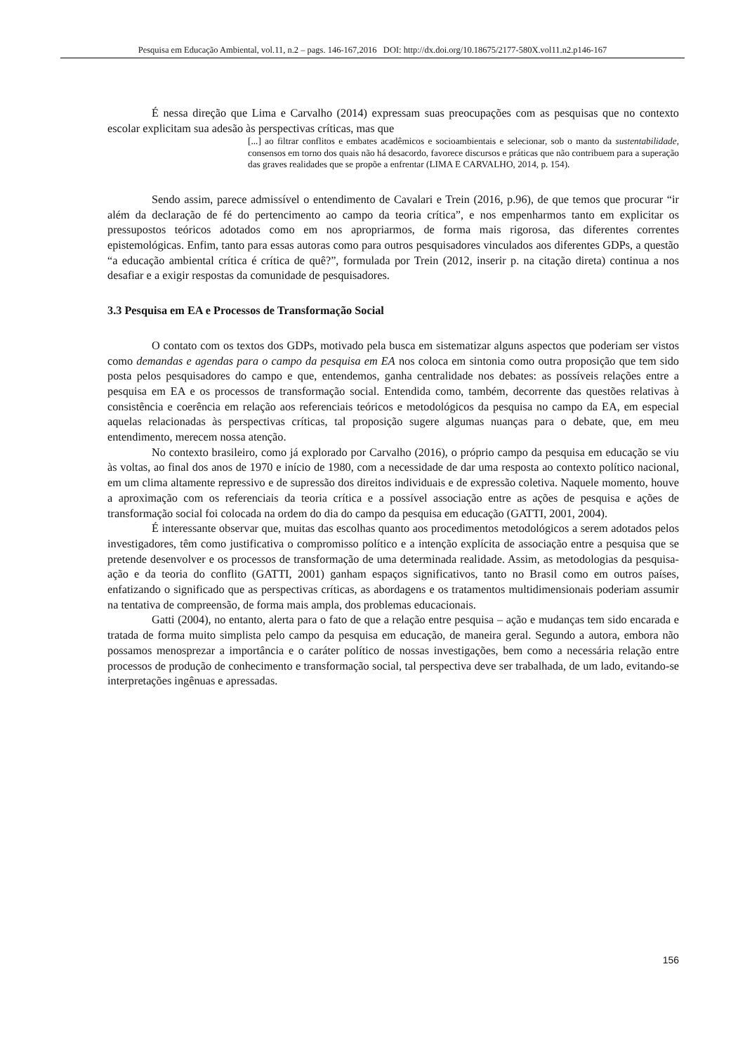Pesquisa em Educação Ambiental, vol.11, n.2 – pags. 146-167,2016 DOI: http://dx.doi.org/10.18675/2177-580X.vol11.n2.p146-167
É nessa direção que Lima e Carvalho (2014) expressam suas preocupações com as pesquisas que no contexto escolar explicitam sua adesão às perspectivas críticas, mas que
[...] ao filtrar conflitos e embates acadêmicos e socioambientais e selecionar, sob o manto da sustentabilidade, consensos em torno dos quais não há desacordo, favorece discursos e práticas que não contribuem para a superação das graves realidades que se propõe a enfrentar (LIMA E CARVALHO, 2014, p. 154).
Sendo assim, parece admissível o entendimento de Cavalari e Trein (2016, p.96), de que temos que procurar “ir além da declaração de fé do pertencimento ao campo da teoria crítica”, e nos empenharmos tanto em explicitar os pressupostos teóricos adotados como em nos apropriarmos, de forma mais rigorosa, das diferentes correntes epistemológicas. Enfim, tanto para essas autoras como para outros pesquisadores vinculados aos diferentes GDPs, a questão “a educação ambiental crítica é crítica de quê?”, formulada por Trein (2012, inserir p. na citação direta) continua a nos desafiar e a exigir respostas da comunidade de pesquisadores.
3.3 Pesquisa em EA e Processos de Transformação Social
O contato com os textos dos GDPs, motivado pela busca em sistematizar alguns aspectos que poderiam ser vistos como demandas e agendas para o campo da pesquisa em EA nos coloca em sintonia como outra proposição que tem sido posta pelos pesquisadores do campo e que, entendemos, ganha centralidade nos debates: as possíveis relações entre a pesquisa em EA e os processos de transformação social. Entendida como, também, decorrente das questões relativas à consistência e coerência em relação aos referenciais teóricos e metodológicos da pesquisa no campo da EA, em especial aquelas relacionadas às perspectivas críticas, tal proposição sugere algumas nuanças para o debate, que, em meu entendimento, merecem nossa atenção.
No contexto brasileiro, como já explorado por Carvalho (2016), o próprio campo da pesquisa em educação se viu às voltas, ao final dos anos de 1970 e início de 1980, com a necessidade de dar uma resposta ao contexto político nacional, em um clima altamente repressivo e de supressão dos direitos individuais e de expressão coletiva. Naquele momento, houve a aproximação com os referenciais da teoria crítica e a possível associação entre as ações de pesquisa e ações de transformação social foi colocada na ordem do dia do campo da pesquisa em educação (GATTI, 2001, 2004).
É interessante observar que, muitas das escolhas quanto aos procedimentos metodológicos a serem adotados pelos investigadores, têm como justificativa o compromisso político e a intenção explícita de associação entre a pesquisa que se pretende desenvolver e os processos de transformação de uma determinada realidade. Assim, as metodologias da pesquisa-ação e da teoria do conflito (GATTI, 2001) ganham espaços significativos, tanto no Brasil como em outros países, enfatizando o significado que as perspectivas críticas, as abordagens e os tratamentos multidimensionais poderiam assumir na tentativa de compreensão, de forma mais ampla, dos problemas educacionais.
Gatti (2004), no entanto, alerta para o fato de que a relação entre pesquisa – ação e mudanças tem sido encarada e tratada de forma muito simplista pelo campo da pesquisa em educação, de maneira geral. Segundo a autora, embora não possamos menosprezar a importância e o caráter político de nossas investigações, bem como a necessária relação entre processos de produção de conhecimento e transformação social, tal perspectiva deve ser trabalhada, de um lado, evitando-se interpretações ingênuas e apressadas.
156